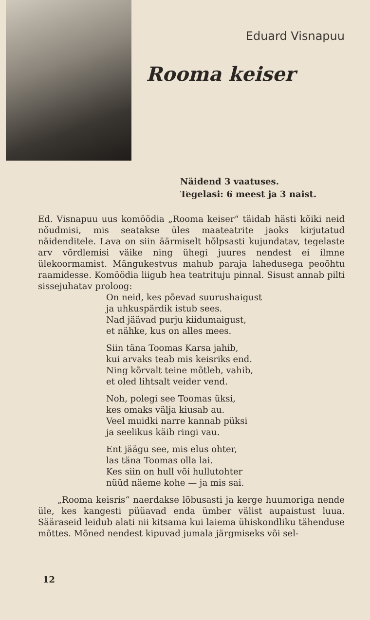Eduard Visnapuu
Rooma keiser
Näidend 3 vaatuses.
Tegelasi: 6 meest ja 3 naist.
Ed. Visnapuu uus komöödia „Rooma keiser“ täidab hästi kõiki neid nõudmisi, mis seatakse üles maateatrite jaoks kirjutatud näidenditele. Lava on siin äärmiselt hõlpsasti kujundatav, tegelaste arv võrdlemisi väike ning ühegi juures nendest ei ilmne ülekoormamist. Mängukestvus mahub paraja lahedusega peoõhtu raamidesse. Komöödia liigub hea teatrituju pinnal. Sisust annab pilti sissejuhatav proloog:
On neid, kes põevad suurushaigust
ja uhkuspärdik istub sees.
Nad jäävad purju kiidumaigust,
et nähke, kus on alles mees.
Siin täna Toomas Karsa jahib,
kui arvaks teab mis keisriks end.
Ning kõrvalt teine mõtleb, vahib,
et oled lihtsalt veider vend.
Noh, polegi see Toomas üksi,
kes omaks välja kiusab au.
Veel muidki narre kannab püksi
ja seelikus käib ringi vau.
Ent jäägu see, mis elus ohter,
las täna Toomas olla lai.
Kes siin on hull või hullutohter
nüüd näeme kohe — ja mis sai.
„Rooma keisris“ naerdakse lõbusasti ja kerge huumoriga nende üle, kes kangesti püüavad enda ümber välist aupaistust luua. Sääraseid leidub alati nii kitsama kui laiema ühiskondliku tähenduse mõttes. Mõned nendest kipuvad jumala järgmiseks või sel-
12